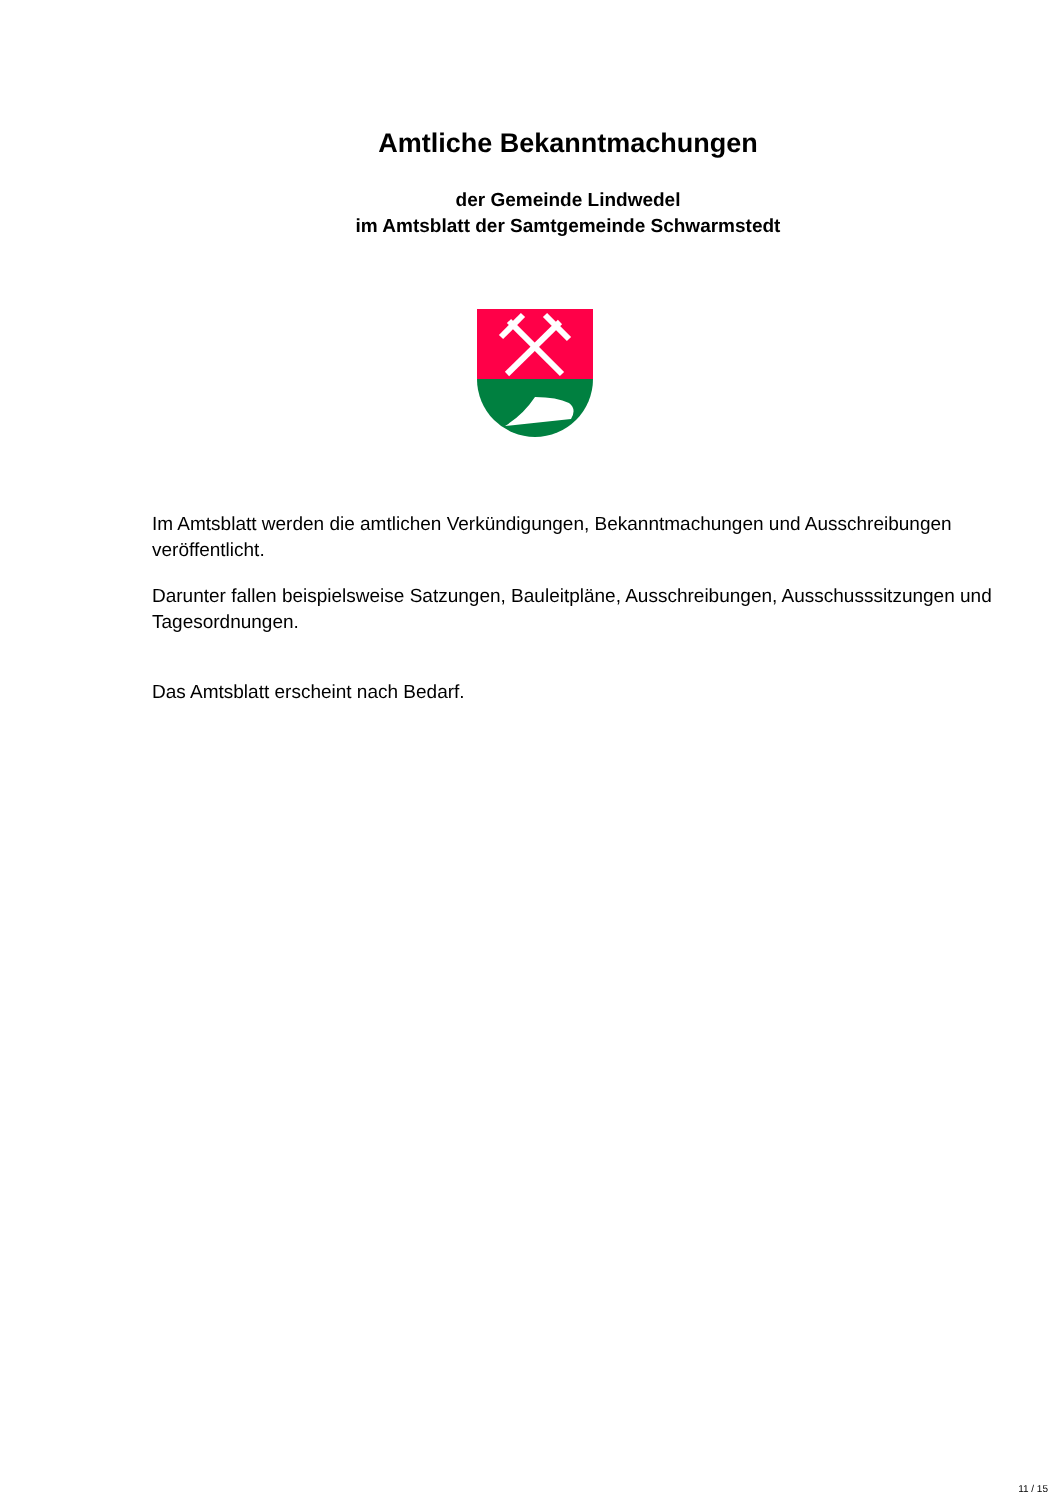Amtliche Bekanntmachungen
der Gemeinde Lindwedel
im Amtsblatt der Samtgemeinde Schwarmstedt
Im Amtsblatt werden die amtlichen Verkündigungen, Bekanntmachungen und Ausschreibungen veröffentlicht.
Darunter fallen beispielsweise Satzungen, Bauleitpläne, Ausschreibungen, Ausschusssitzungen und Tagesordnungen.
Das Amtsblatt erscheint nach Bedarf.
11 / 15